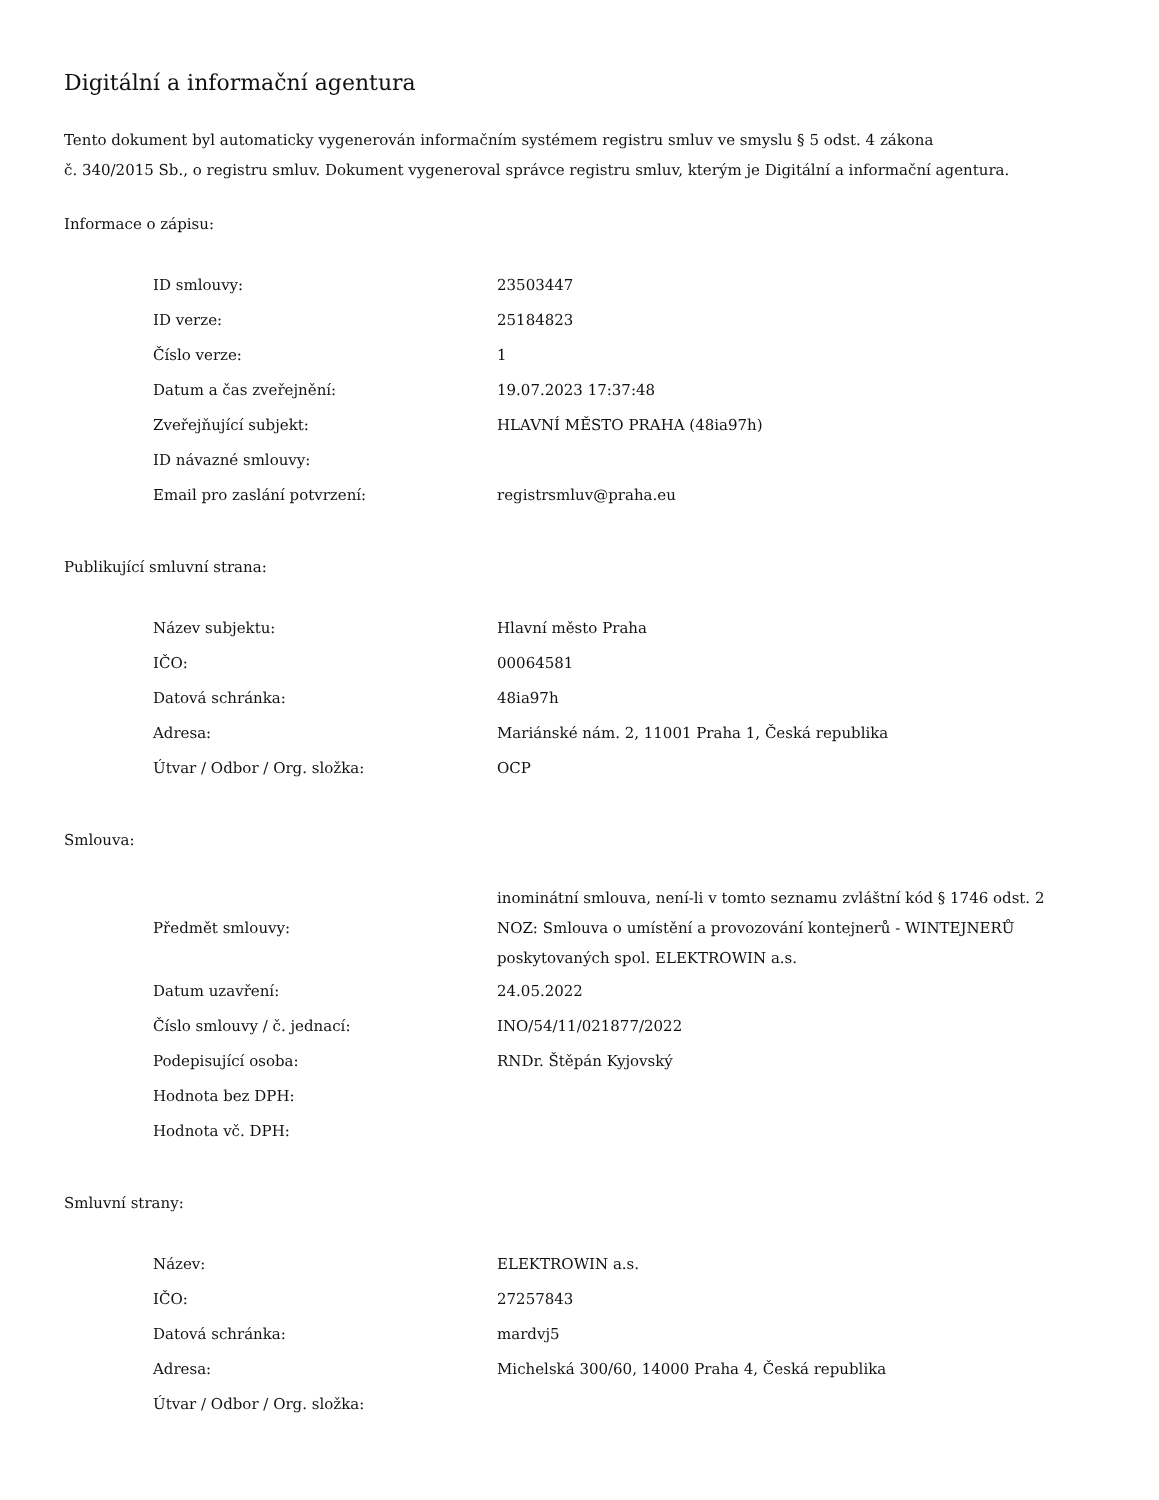Digitální a informační agentura
Tento dokument byl automaticky vygenerován informačním systémem registru smluv ve smyslu § 5 odst. 4 zákona
č. 340/2015 Sb., o registru smluv. Dokument vygeneroval správce registru smluv, kterým je Digitální a informační agentura.
Informace o zápisu:
| ID smlouvy: | 23503447 |
| ID verze: | 25184823 |
| Číslo verze: | 1 |
| Datum a čas zveřejnění: | 19.07.2023 17:37:48 |
| Zveřejňující subjekt: | HLAVNÍ MĚSTO PRAHA (48ia97h) |
| ID návazné smlouvy: | |
| Email pro zaslání potvrzení: | registrsmluv@praha.eu |
Publikující smluvní strana:
| Název subjektu: | Hlavní město Praha |
| IČO: | 00064581 |
| Datová schránka: | 48ia97h |
| Adresa: | Mariánské nám. 2, 11001 Praha 1, Česká republika |
| Útvar / Odbor / Org. složka: | OCP |
Smlouva:
| Předmět smlouvy: | inominátní smlouva, není-li v tomto seznamu zvláštní kód § 1746 odst. 2 NOZ: Smlouva o umístění a provozování kontejnerů - WINTEJNERŮ poskytovaných spol. ELEKTROWIN a.s. |
| Datum uzavření: | 24.05.2022 |
| Číslo smlouvy / č. jednací: | INO/54/11/021877/2022 |
| Podepisující osoba: | RNDr. Štěpán Kyjovský |
| Hodnota bez DPH: | |
| Hodnota vč. DPH: | |
Smluvní strany:
| Název: | ELEKTROWIN a.s. |
| IČO: | 27257843 |
| Datová schránka: | mardvj5 |
| Adresa: | Michelská 300/60, 14000 Praha 4, Česká republika |
| Útvar / Odbor / Org. složka: | |